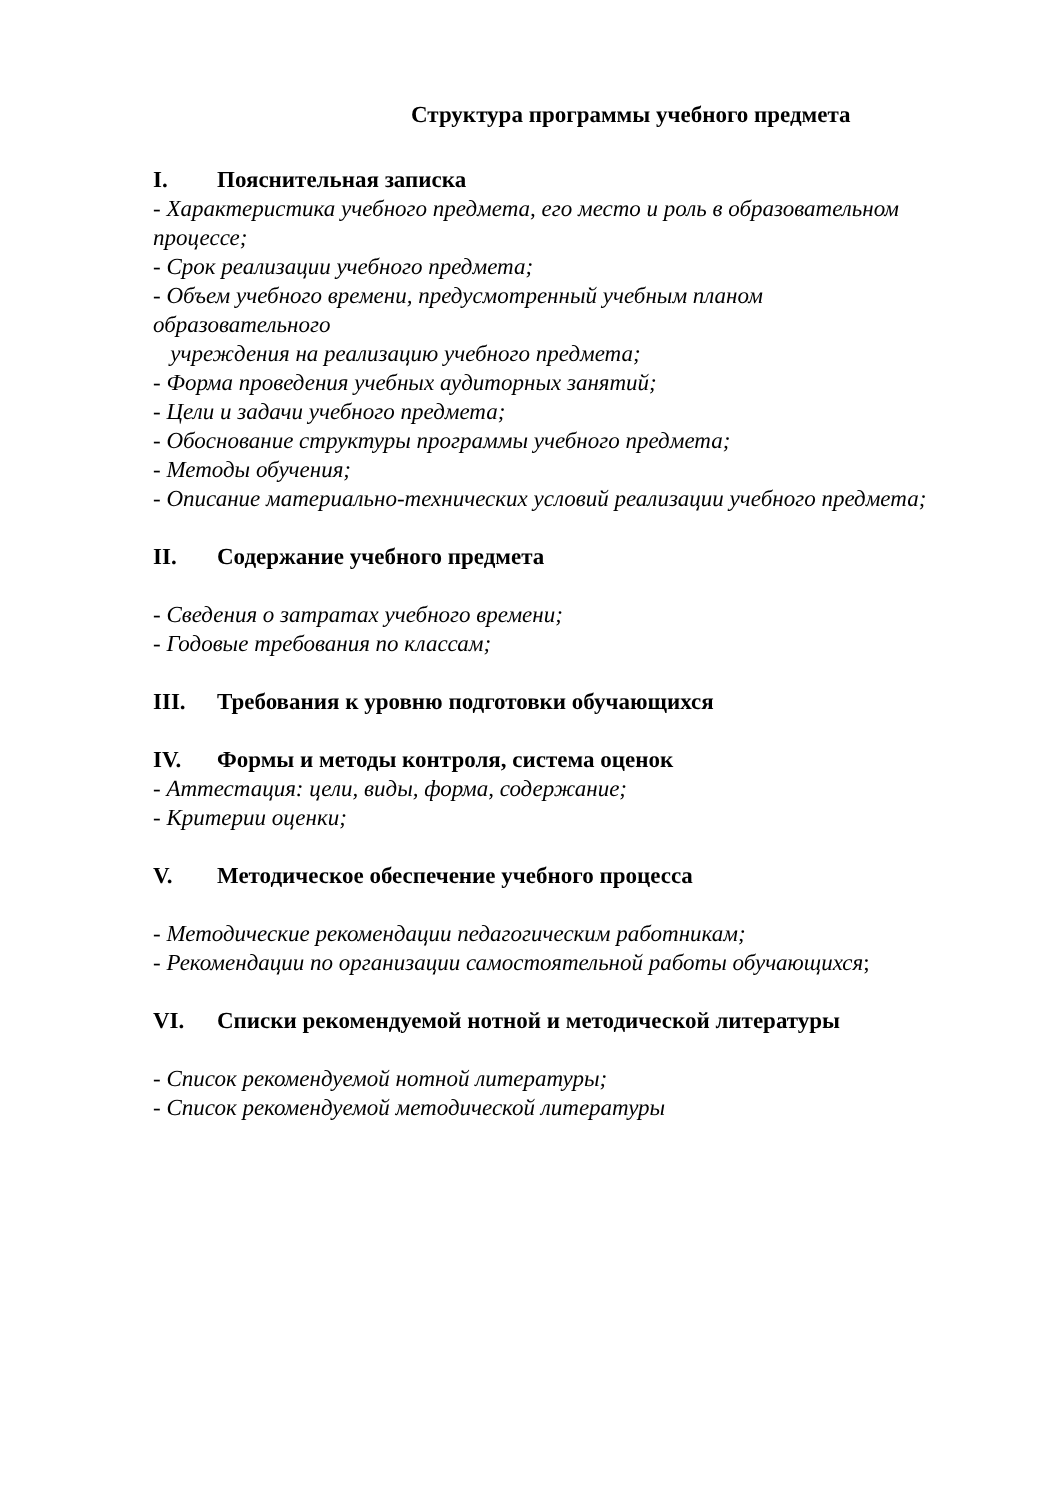Структура программы учебного предмета
I. Пояснительная записка
- Характеристика учебного предмета, его место и роль в образовательном процессе;
- Срок реализации учебного предмета;
- Объем учебного времени, предусмотренный учебным планом
образовательного
учреждения на реализацию учебного предмета;
- Форма проведения учебных аудиторных занятий;
- Цели и задачи учебного предмета;
- Обоснование структуры программы учебного предмета;
- Методы обучения;
- Описание материально-технических условий реализации учебного предмета;
II. Содержание учебного предмета
- Сведения о затратах учебного времени;
- Годовые требования по классам;
III. Требования к уровню подготовки обучающихся
IV. Формы и методы контроля, система оценок
- Аттестация: цели, виды, форма, содержание;
- Критерии оценки;
V. Методическое обеспечение учебного процесса
- Методические рекомендации педагогическим работникам;
- Рекомендации по организации самостоятельной работы обучающихся;
VI. Списки рекомендуемой нотной и методической литературы
- Список рекомендуемой нотной литературы;
- Список рекомендуемой методической литературы